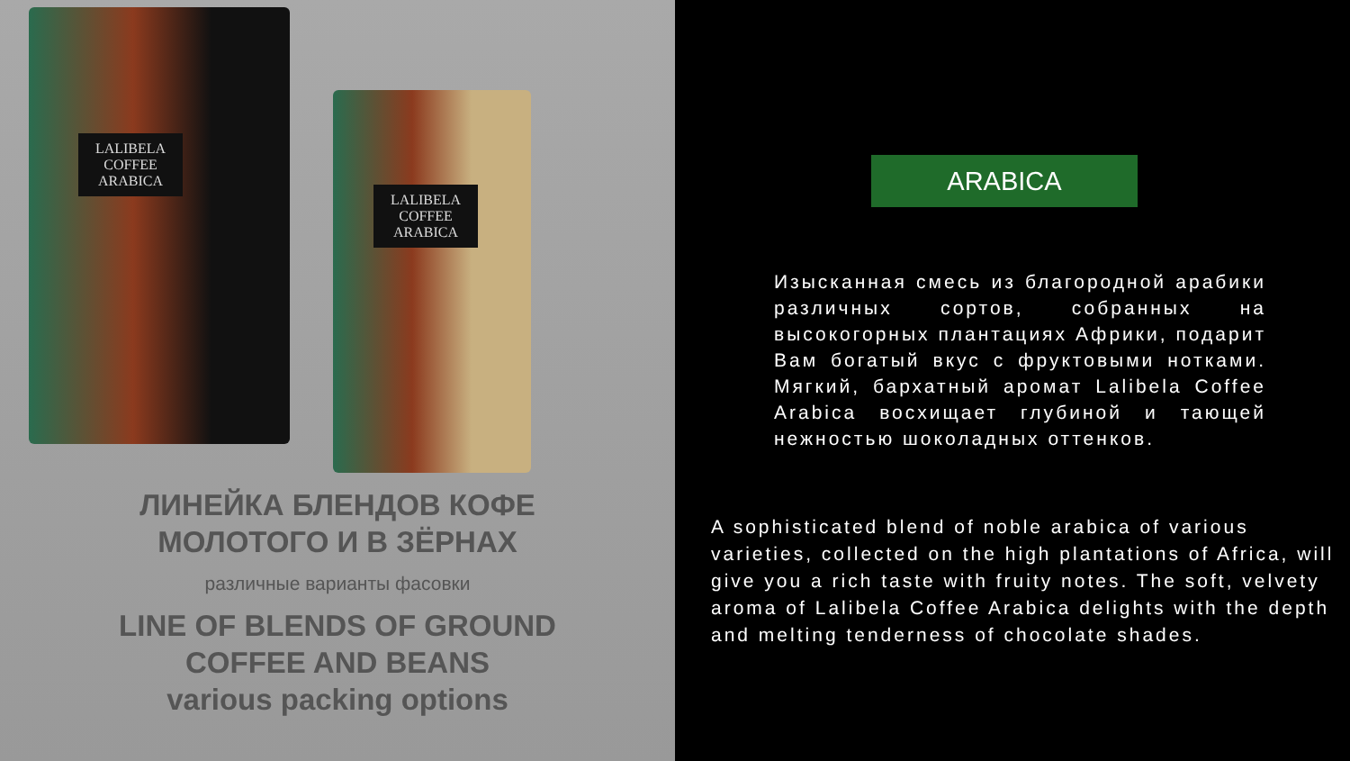LALIBELA COFFEE
ARABICA
LALIBELA COFFEE
ARABICA
ЛИНЕЙКА БЛЕНДОВ КОФЕ
МОЛОТОГО И В ЗЁРНАХ
различные варианты фасовки
LINE OF BLENDS OF GROUND
COFFEE AND BEANS
various packing options
ARABICA
Изысканная смесь из благородной арабики различных сортов, собранных на высокогорных плантациях Африки, подарит Вам богатый вкус с фруктовыми нотками. Мягкий, бархатный аромат Lalibela Coffee Arabica восхищает глубиной и тающей нежностью шоколадных оттенков.
A sophisticated blend of noble arabica of various varieties, collected on the high plantations of Africa, will give you a rich taste with fruity notes. The soft, velvety aroma of Lalibela Coffee Arabica delights with the depth and melting tenderness of chocolate shades.